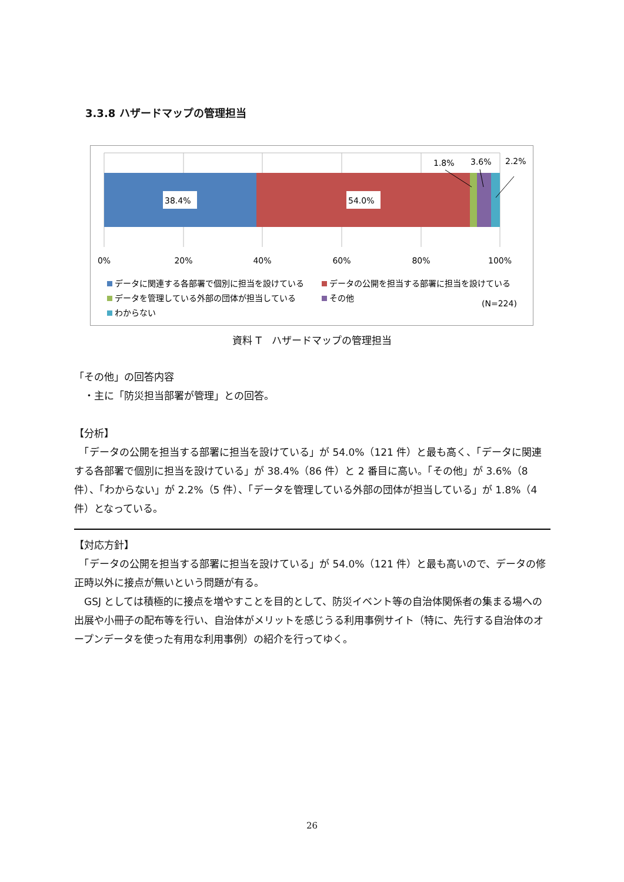3.3.8 ハザードマップの管理担当
38.4%
54.0%
1.8%
3.6%
2.2%
0%
20%
40%
60%
80%
100%
データに関連する各部署で個別に担当を設けている
データの公開を担当する部署に担当を設けている
データを管理している外部の団体が担当している
その他
(N=224)
わからない
資料 T　ハザードマップの管理担当
「その他」の回答内容
　・主に「防災担当部署が管理」との回答。
【分析】
　「データの公開を担当する部署に担当を設けている」が 54.0%（121 件）と最も高く、「データに関連する各部署で個別に担当を設けている」が 38.4%（86 件）と 2 番目に高い。「その他」が 3.6%（8 件）、「わからない」が 2.2%（5 件）、「データを管理している外部の団体が担当している」が 1.8%（4 件）となっている。
【対応方針】
　「データの公開を担当する部署に担当を設けている」が 54.0%（121 件）と最も高いので、データの修正時以外に接点が無いという問題が有る。
　GSJ としては積極的に接点を増やすことを目的として、防災イベント等の自治体関係者の集まる場への出展や小冊子の配布等を行い、自治体がメリットを感じうる利用事例サイト（特に、先行する自治体のオープンデータを使った有用な利用事例）の紹介を行ってゆく。
26